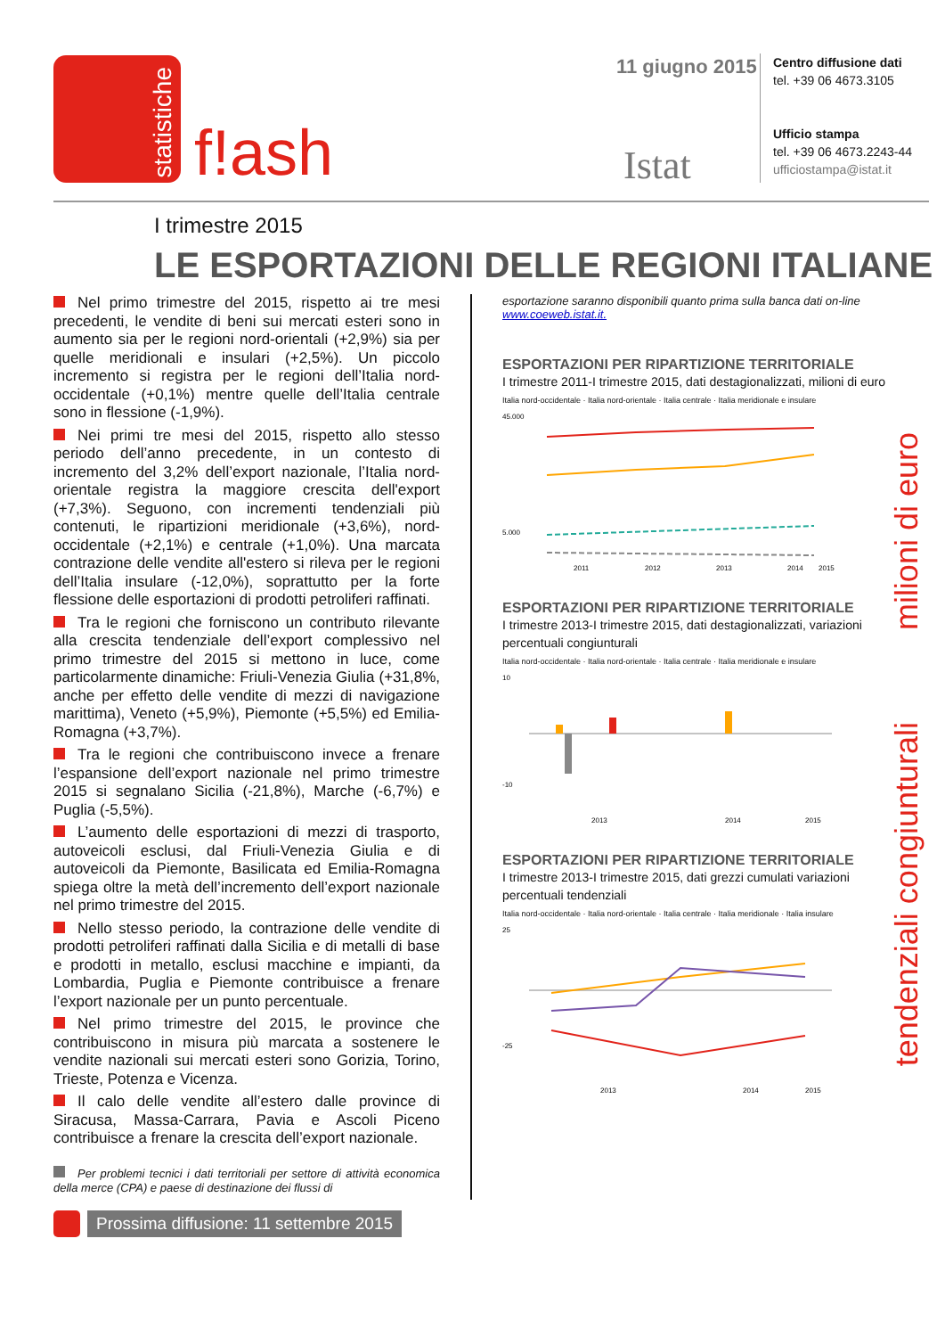statistiche
f!ash
11 giugno 2015
Istat
Centro diffusione dati
tel. +39 06 4673.3105
Ufficio stampa
tel. +39 06 4673.2243-44
ufficiostampa@istat.it
I trimestre 2015
LE ESPORTAZIONI DELLE REGIONI ITALIANE
Nel primo trimestre del 2015, rispetto ai tre mesi precedenti, le vendite di beni sui mercati esteri sono in aumento sia per le regioni nord-orientali (+2,9%) sia per quelle meridionali e insulari (+2,5%). Un piccolo incremento si registra per le regioni dell’Italia nord-occidentale (+0,1%) mentre quelle dell’Italia centrale sono in flessione (-1,9%).
Nei primi tre mesi del 2015, rispetto allo stesso periodo dell’anno precedente, in un contesto di incremento del 3,2% dell’export nazionale, l’Italia nord-orientale registra la maggiore crescita dell'export (+7,3%). Seguono, con incrementi tendenziali più contenuti, le ripartizioni meridionale (+3,6%), nord-occidentale (+2,1%) e centrale (+1,0%). Una marcata contrazione delle vendite all'estero si rileva per le regioni dell’Italia insulare (-12,0%), soprattutto per la forte flessione delle esportazioni di prodotti petroliferi raffinati.
Tra le regioni che forniscono un contributo rilevante alla crescita tendenziale dell’export complessivo nel primo trimestre del 2015 si mettono in luce, come particolarmente dinamiche: Friuli-Venezia Giulia (+31,8%, anche per effetto delle vendite di mezzi di navigazione marittima), Veneto (+5,9%), Piemonte (+5,5%) ed Emilia-Romagna (+3,7%).
Tra le regioni che contribuiscono invece a frenare l’espansione dell’export nazionale nel primo trimestre 2015 si segnalano Sicilia (-21,8%), Marche (-6,7%) e Puglia (-5,5%).
L’aumento delle esportazioni di mezzi di trasporto, autoveicoli esclusi, dal Friuli-Venezia Giulia e di autoveicoli da Piemonte, Basilicata ed Emilia-Romagna spiega oltre la metà dell’incremento dell’export nazionale nel primo trimestre del 2015.
Nello stesso periodo, la contrazione delle vendite di prodotti petroliferi raffinati dalla Sicilia e di metalli di base e prodotti in metallo, esclusi macchine e impianti, da Lombardia, Puglia e Piemonte contribuisce a frenare l’export nazionale per un punto percentuale.
Nel primo trimestre del 2015, le province che contribuiscono in misura più marcata a sostenere le vendite nazionali sui mercati esteri sono Gorizia, Torino, Trieste, Potenza e Vicenza.
Il calo delle vendite all’estero dalle province di Siracusa, Massa-Carrara, Pavia e Ascoli Piceno contribuisce a frenare la crescita dell’export nazionale.
Per problemi tecnici i dati territoriali per settore di attività economica della merce (CPA) e paese di destinazione dei flussi di
esportazione saranno disponibili quanto prima sulla banca dati on-line www.coeweb.istat.it.
ESPORTAZIONI PER RIPARTIZIONE TERRITORIALE
I trimestre 2011-I trimestre 2015, dati destagionalizzati, milioni di euro
Italia nord-occidentale · Italia nord-orientale · Italia centrale · Italia meridionale e insulare
45.000
5.000
2011
2012
2013
2014
2015
ESPORTAZIONI PER RIPARTIZIONE TERRITORIALE
I trimestre 2013-I trimestre 2015, dati destagionalizzati, variazioni percentuali congiunturali
Italia nord-occidentale · Italia nord-orientale · Italia centrale · Italia meridionale e insulare
10
-10
2013
2014
2015
ESPORTAZIONI PER RIPARTIZIONE TERRITORIALE
I trimestre 2013-I trimestre 2015, dati grezzi cumulati variazioni percentuali tendenziali
Italia nord-occidentale · Italia nord-orientale · Italia centrale · Italia meridionale · Italia insulare
25
-25
2013
2014
2015
milioni di euro
tendenziali congiunturali
Prossima diffusione: 11 settembre 2015